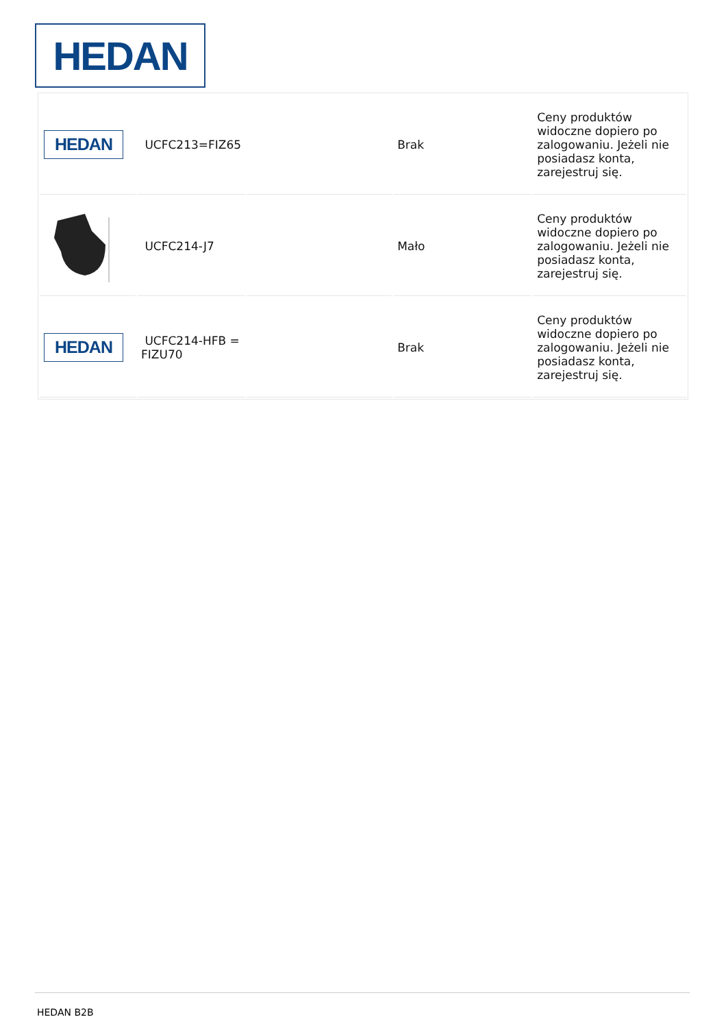HEDAN
| HEDAN | UCFC213=FIZ65 | | Brak | Ceny produktów widoczne dopiero po zalogowaniu. Jeżeli nie posiadasz konta, zarejestruj się. |
| | UCFC214-J7 | | Mało | Ceny produktów widoczne dopiero po zalogowaniu. Jeżeli nie posiadasz konta, zarejestruj się. |
| HEDAN | UCFC214-HFB = FIZU70 | | Brak | Ceny produktów widoczne dopiero po zalogowaniu. Jeżeli nie posiadasz konta, zarejestruj się. |
HEDAN B2B